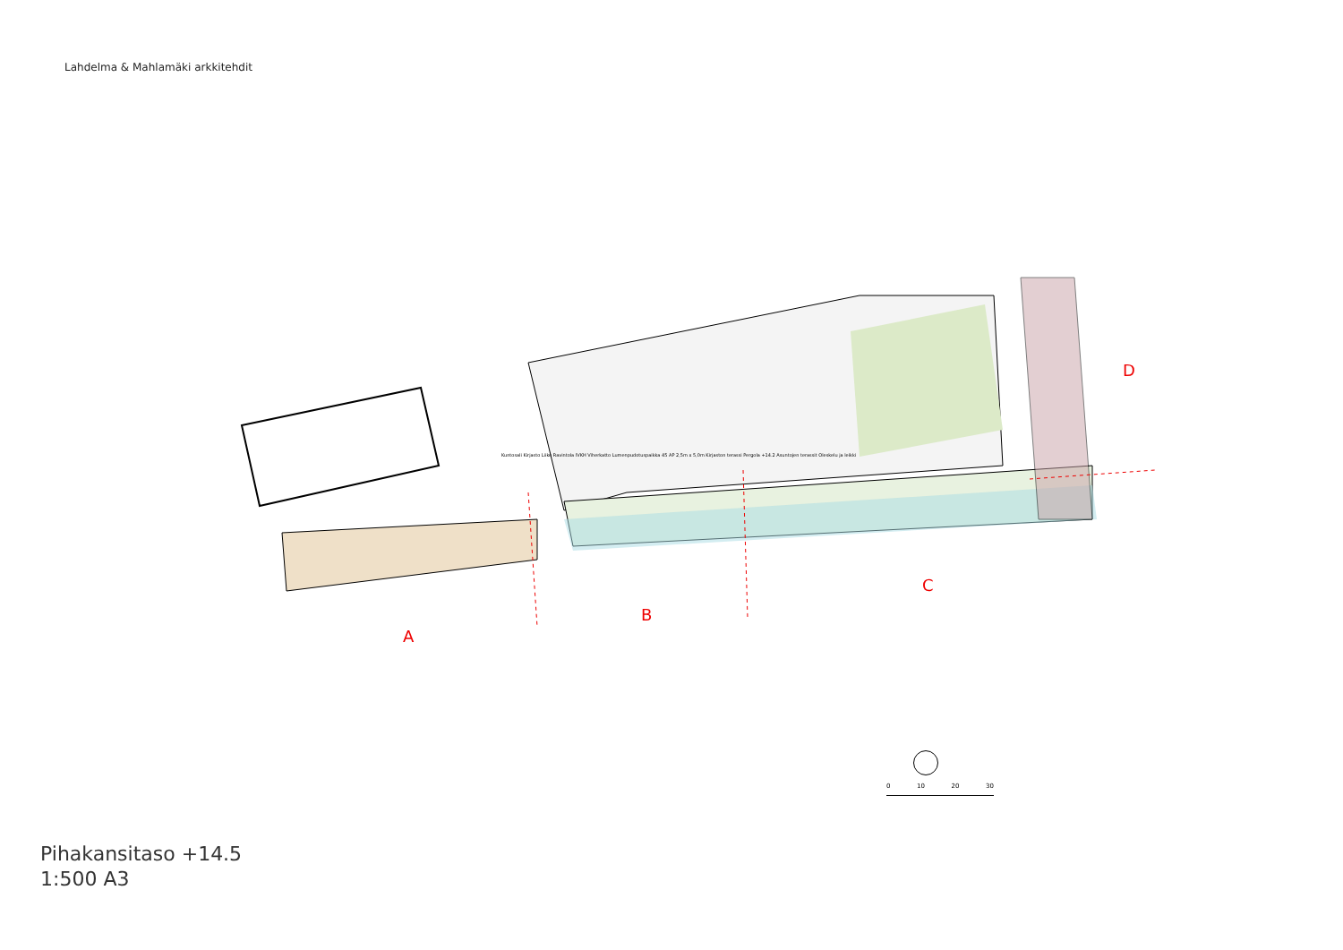Lahdelma & Mahlamäki arkkitehdit
Kuntosali Kirjasto Liike Ravintola IVKH Viherkatto Lumenpudotuspaikka 45 AP 2,5m x 5,0m Kirjaston terassi Pergola +14.2 Asuntojen terassit Oleskelu ja leikki
A
B
C
D
0 10 20 30
Pihakansitaso +14.5
1:500 A3